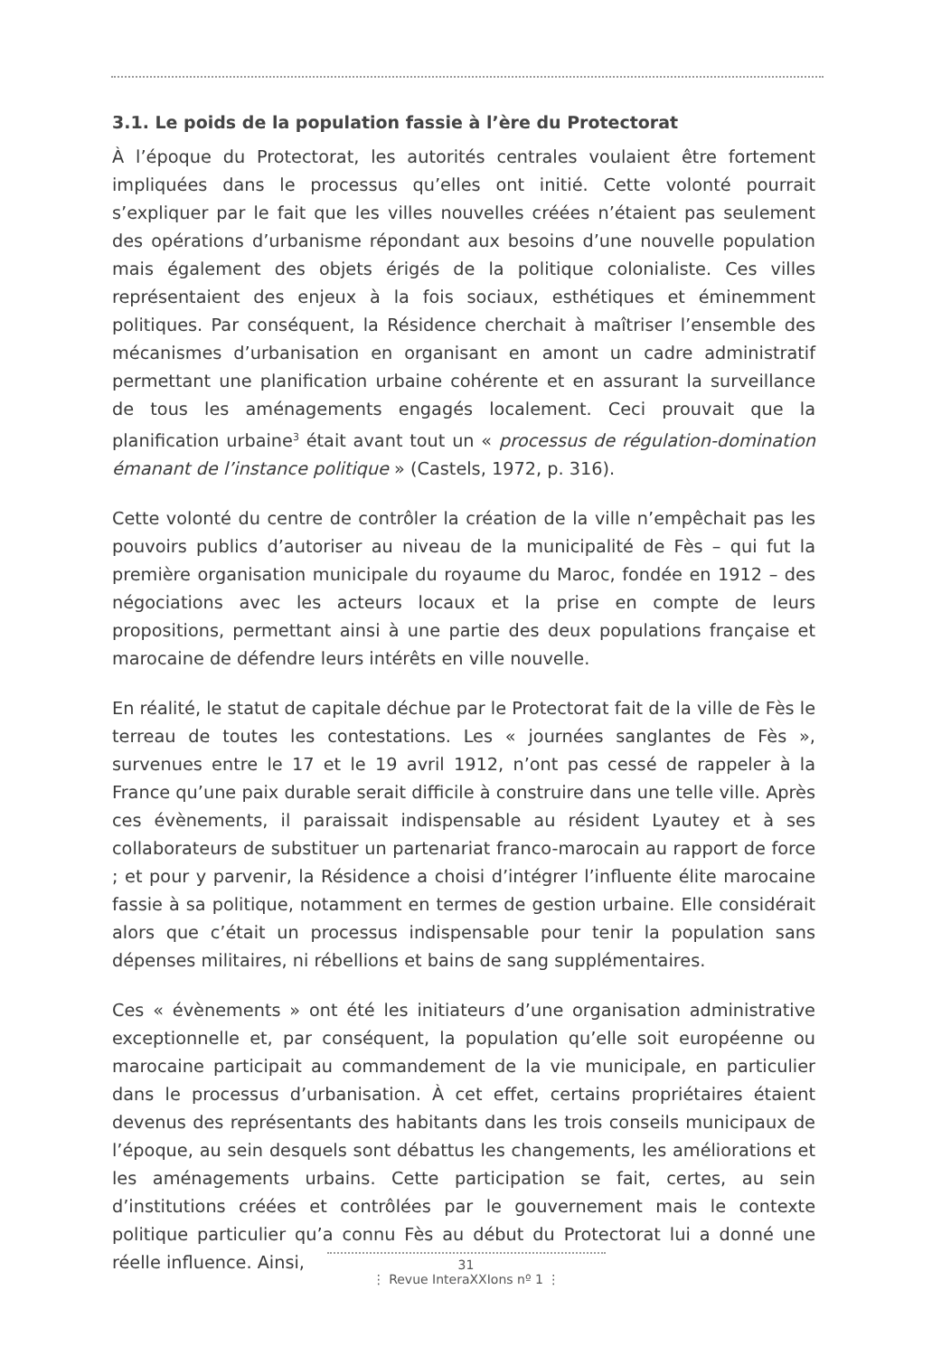3.1. Le poids de la population fassie à l’ère du Protectorat
À l’époque du Protectorat, les autorités centrales voulaient être fortement impliquées dans le processus qu’elles ont initié. Cette volonté pourrait s’expliquer par le fait que les villes nouvelles créées n’étaient pas seulement des opérations d’urbanisme répondant aux besoins d’une nouvelle population mais également des objets érigés de la politique colonialiste. Ces villes représentaient des enjeux à la fois sociaux, esthétiques et éminemment politiques. Par conséquent, la Résidence cherchait à maîtriser l’ensemble des mécanismes d’urbanisation en organisant en amont un cadre administratif permettant une planification urbaine cohérente et en assurant la surveillance de tous les aménagements engagés localement. Ceci prouvait que la planification urbaine<sup>3</sup> était avant tout un « processus de régulation-domination émanant de l’instance politique » (Castels, 1972, p. 316).
Cette volonté du centre de contrôler la création de la ville n’empêchait pas les pouvoirs publics d’autoriser au niveau de la municipalité de Fès – qui fut la première organisation municipale du royaume du Maroc, fondée en 1912 – des négociations avec les acteurs locaux et la prise en compte de leurs propositions, permettant ainsi à une partie des deux populations française et marocaine de défendre leurs intérêts en ville nouvelle.
En réalité, le statut de capitale déchue par le Protectorat fait de la ville de Fès le terreau de toutes les contestations. Les « journées sanglantes de Fès », survenues entre le 17 et le 19 avril 1912, n’ont pas cessé de rappeler à la France qu’une paix durable serait difficile à construire dans une telle ville. Après ces évènements, il paraissait indispensable au résident Lyautey et à ses collaborateurs de substituer un partenariat franco-marocain au rapport de force ; et pour y parvenir, la Résidence a choisi d’intégrer l’influente élite marocaine fassie à sa politique, notamment en termes de gestion urbaine. Elle considérait alors que c’était un processus indispensable pour tenir la population sans dépenses militaires, ni rébellions et bains de sang supplémentaires.
Ces « évènements » ont été les initiateurs d’une organisation administrative exceptionnelle et, par conséquent, la population qu’elle soit européenne ou marocaine participait au commandement de la vie municipale, en particulier dans le processus d’urbanisation. À cet effet, certains propriétaires étaient devenus des représentants des habitants dans les trois conseils municipaux de l’époque, au sein desquels sont débattus les changements, les améliorations et les aménagements urbains. Cette participation se fait, certes, au sein d’institutions créées et contrôlées par le gouvernement mais le contexte politique particulier qu’a connu Fès au début du Protectorat lui a donné une réelle influence. Ainsi,
31
⋮ Revue InteraXXIons nº 1 ⋮